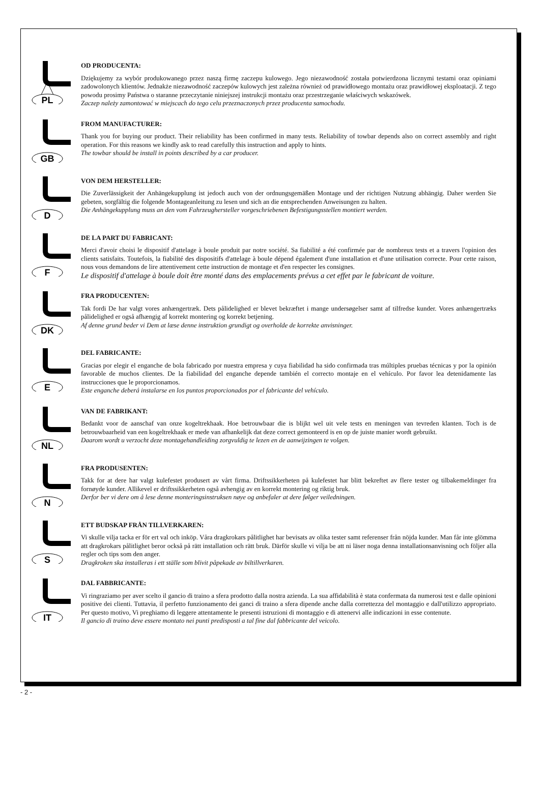PL
OD PRODUCENTA:
Dziękujemy za wybór produkowanego przez naszą firmę zaczepu kulowego. Jego niezawodność została potwierdzona licznymi testami oraz opiniami zadowolonych klientów. Jednakże niezawodność zaczepów kulowych jest zależna również od prawidłowego montażu oraz prawidłowej eksploatacji. Z tego powodu prosimy Państwa o staranne przeczytanie niniejszej instrukcji montażu oraz przestrzeganie właściwych wskazówek.
Zaczep należy zamontować w miejscach do tego celu przeznaczonych przez producenta samochodu.
GB
FROM MANUFACTURER:
Thank you for buying our product. Their reliability has been confirmed in many tests. Reliability of towbar depends also on correct assembly and right operation. For this reasons we kindly ask to read carefully this instruction and apply to hints.
The towbar should be install in points described by a car producer.
D
VON DEM HERSTELLER:
Die Zuverlässigkeit der Anhängekupplung ist jedoch auch von der ordnungsgemäßen Montage und der richtigen Nutzung abhängig. Daher werden Sie gebeten, sorgfältig die folgende Montageanleitung zu lesen und sich an die entsprechenden Anweisungen zu halten.
Die Anhängekupplung muss an den vom Fahrzeughersteller vorgeschriebenen Befestigungsstellen montiert werden.
F
DE LA PART DU FABRICANT:
Merci d'avoir choisi le dispositif d'attelage à boule produit par notre société. Sa fiabilité a été confirmée par de nombreux tests et a travers l'opinion des clients satisfaits. Toutefois, la fiabilité des dispositifs d'attelage à boule dépend également d'une installation et d'une utilisation correcte. Pour cette raison, nous vous demandons de lire attentivement cette instruction de montage et d'en respecter les consignes.
Le dispositif d'attelage à boule doit être monté dans des emplacements prévus a cet effet par le fabricant de voiture.
DK
FRA PRODUCENTEN:
Tak fordi De har valgt vores anhængertræk. Dets pålidelighed er blevet bekræftet i mange undersøgelser samt af tilfredse kunder. Vores anhængertræks pålidelighed er også afhængig af korrekt montering og korrekt betjening.
Af denne grund beder vi Dem at læse denne instruktion grundigt og overholde de korrekte anvisninger.
E
DEL FABRICANTE:
Gracias por elegir el enganche de bola fabricado por nuestra empresa y cuya fiabilidad ha sido confirmada tras múltiples pruebas técnicas y por la opinión favorable de muchos clientes. De la fiabilidad del enganche depende también el correcto montaje en el vehículo. Por favor lea detenidamente las instrucciones que le proporcionamos.
Este enganche deberá instalarse en los puntos proporcionados por el fabricante del vehículo.
NL
VAN DE FABRIKANT:
Bedankt voor de aanschaf van onze kogeltrekhaak. Hoe betrouwbaar die is blijkt wel uit vele tests en meningen van tevreden klanten. Toch is de betrouwbaarheid van een kogeltrekhaak er mede van afhankelijk dat deze correct gemonteerd is en op de juiste manier wordt gebruikt.
Daarom wordt u verzocht deze montagehandleiding zorgvuldig te lezen en de aanwijzingen te volgen.
N
FRA PRODUSENTEN:
Takk for at dere har valgt kulefestet produsert av vårt firma. Driftssikkerheten på kulefestet har blitt bekreftet av flere tester og tilbakemeldinger fra fornøyde kunder. Allikevel er driftssikkerheten også avhengig av en korrekt montering og riktig bruk.
Derfor ber vi dere om å lese denne monteringsinstruksen nøye og anbefaler at dere følger veiledningen.
S
ETT BUDSKAP FRÅN TILLVERKAREN:
Vi skulle vilja tacka er för ert val och inköp. Våra dragkrokars pålitlighet har bevisats av olika tester samt referenser från nöjda kunder. Man får inte glömma att dragkrokars pålitlighet beror också på rätt installation och rätt bruk. Därför skulle vi vilja be att ni läser noga denna installationsanvisning och följer alla regler och tips som den anger.
Dragkroken ska installeras i ett ställe som blivit påpekade av biltillverkaren.
IT
DAL FABBRICANTE:
Vi ringraziamo per aver scelto il gancio di traino a sfera prodotto dalla nostra azienda. La sua affidabilità è stata confermata da numerosi test e dalle opinioni positive dei clienti. Tuttavia, il perfetto funzionamento dei ganci di traino a sfera dipende anche dalla correttezza del montaggio e dall'utilizzo appropriato. Per questo motivo, Vi preghiamo di leggere attentamente le presenti istruzioni di montaggio e di attenervi alle indicazioni in esse contenute.
Il gancio di traino deve essere montato nei punti predisposti a tal fine dal fabbricante del veicolo.
- 2 -